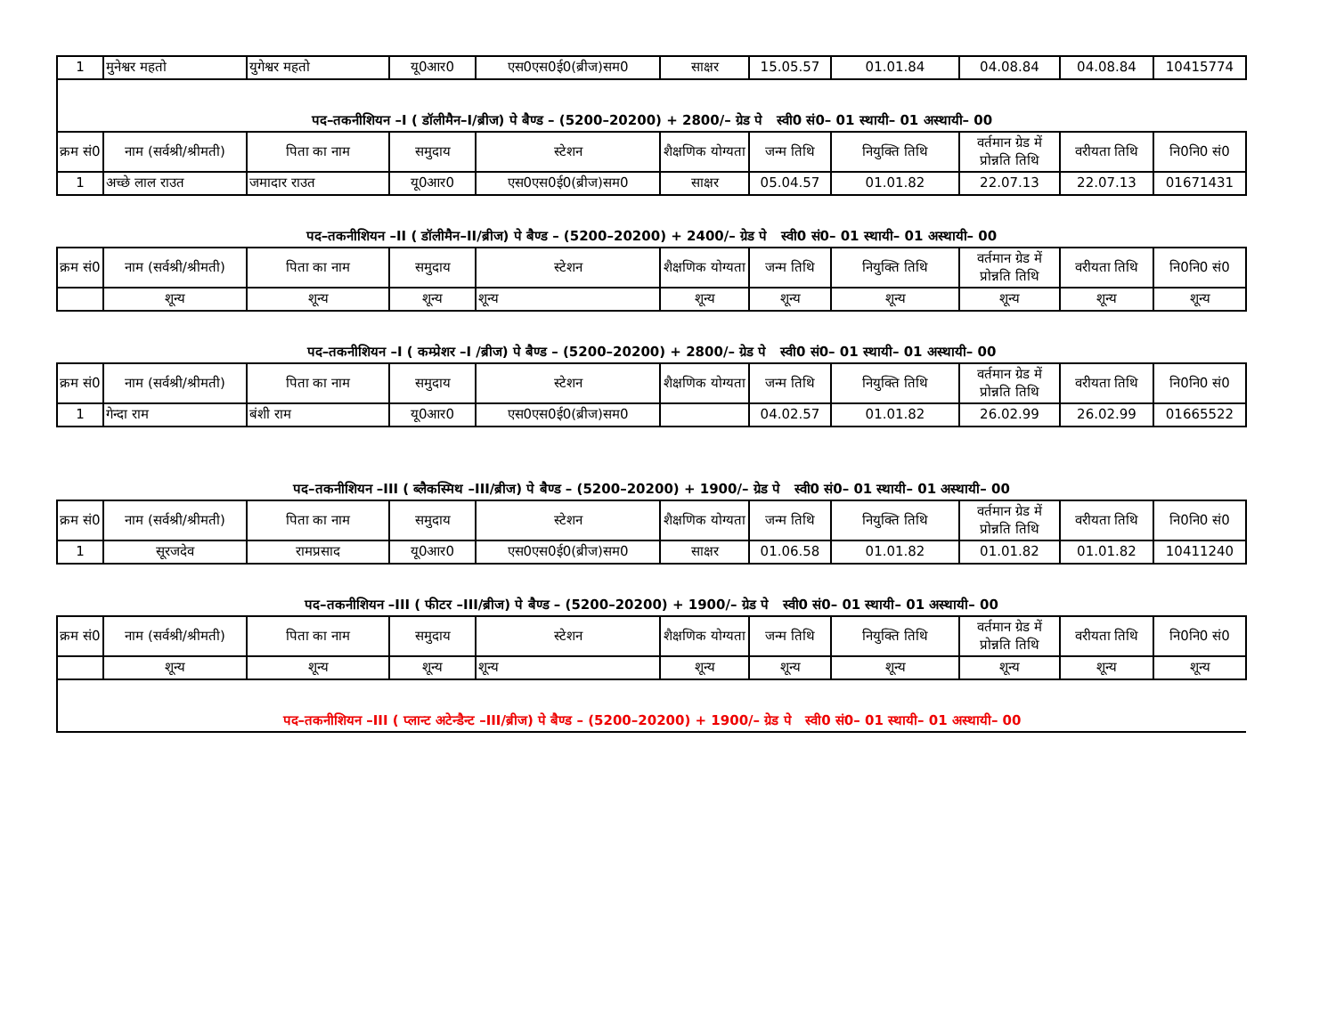| 1 | मुनेश्वर महतो | युगेश्वर महतो | यू0आर0 | एस0एस0ई0(ब्रीज)सम0 | साक्षर | 15.05.57 | 01.01.84 | 04.08.84 | 04.08.84 | 10415774 |
| पद–तकनीशियन –I ( डॉलीमैन–I/ब्रीज) पे बैण्ड – (5200–20200) + 2800/– ग्रेड पे स्वी0 सं0– 01 स्थायी– 01 अस्थायी– 00 | | | | | | | | | | |
| क्रम सं0 | नाम (सर्वश्री/श्रीमती) | पिता का नाम | समुदाय | स्टेशन | शैक्षणिक योग्यता | जन्म तिथि | नियुक्ति तिथि | वर्तमान ग्रेड में प्रोन्नति तिथि | वरीयता तिथि | नि0नि0 सं0 |
| 1 | अच्छे लाल राउत | जमादार राउत | यू0आर0 | एस0एस0ई0(ब्रीज)सम0 | साक्षर | 05.04.57 | 01.01.82 | 22.07.13 | 22.07.13 | 01671431 |
| पद–तकनीशियन –II ( डॉलीमैन–II/ब्रीज) पे बैण्ड – (5200–20200) + 2400/– ग्रेड पे स्वी0 सं0– 01 स्थायी– 01 अस्थायी– 00 | | | | | | | | | | |
| क्रम सं0 | नाम (सर्वश्री/श्रीमती) | पिता का नाम | समुदाय | स्टेशन | शैक्षणिक योग्यता | जन्म तिथि | नियुक्ति तिथि | वर्तमान ग्रेड में प्रोन्नति तिथि | वरीयता तिथि | नि0नि0 सं0 |
| | शून्य | शून्य | शून्य | शून्य | शून्य | शून्य | शून्य | शून्य | शून्य | शून्य |
| पद–तकनीशियन –I ( कम्प्रेशर –I /ब्रीज) पे बैण्ड – (5200–20200) + 2800/– ग्रेड पे स्वी0 सं0– 01 स्थायी– 01 अस्थायी– 00 | | | | | | | | | | |
| क्रम सं0 | नाम (सर्वश्री/श्रीमती) | पिता का नाम | समुदाय | स्टेशन | शैक्षणिक योग्यता | जन्म तिथि | नियुक्ति तिथि | वर्तमान ग्रेड में प्रोन्नति तिथि | वरीयता तिथि | नि0नि0 सं0 |
| 1 | गेन्दा राम | बंशी राम | यू0आर0 | एस0एस0ई0(ब्रीज)सम0 | | 04.02.57 | 01.01.82 | 26.02.99 | 26.02.99 | 01665522 |
| पद–तकनीशियन –III ( ब्लैकस्मिथ –III/ब्रीज) पे बैण्ड – (5200–20200) + 1900/– ग्रेड पे स्वी0 सं0– 01 स्थायी– 01 अस्थायी– 00 | | | | | | | | | | |
| क्रम सं0 | नाम (सर्वश्री/श्रीमती) | पिता का नाम | समुदाय | स्टेशन | शैक्षणिक योग्यता | जन्म तिथि | नियुक्ति तिथि | वर्तमान ग्रेड में प्रोन्नति तिथि | वरीयता तिथि | नि0नि0 सं0 |
| 1 | सूरजदेव | रामप्रसाद | यू0आर0 | एस0एस0ई0(ब्रीज)सम0 | साक्षर | 01.06.58 | 01.01.82 | 01.01.82 | 01.01.82 | 10411240 |
| पद–तकनीशियन –III ( फीटर –III/ब्रीज) पे बैण्ड – (5200–20200) + 1900/– ग्रेड पे स्वी0 सं0– 01 स्थायी– 01 अस्थायी– 00 | | | | | | | | | | |
| क्रम सं0 | नाम (सर्वश्री/श्रीमती) | पिता का नाम | समुदाय | स्टेशन | शैक्षणिक योग्यता | जन्म तिथि | नियुक्ति तिथि | वर्तमान ग्रेड में प्रोन्नति तिथि | वरीयता तिथि | नि0नि0 सं0 |
| | शून्य | शून्य | शून्य | शून्य | शून्य | शून्य | शून्य | शून्य | शून्य | शून्य |
| पद–तकनीशियन –III ( प्लान्ट अटेन्डैन्ट –III/ब्रीज) पे बैण्ड – (5200–20200) + 1900/– ग्रेड पे स्वी0 सं0– 01 स्थायी– 01 अस्थायी– 00 | | | | | | | | | | |